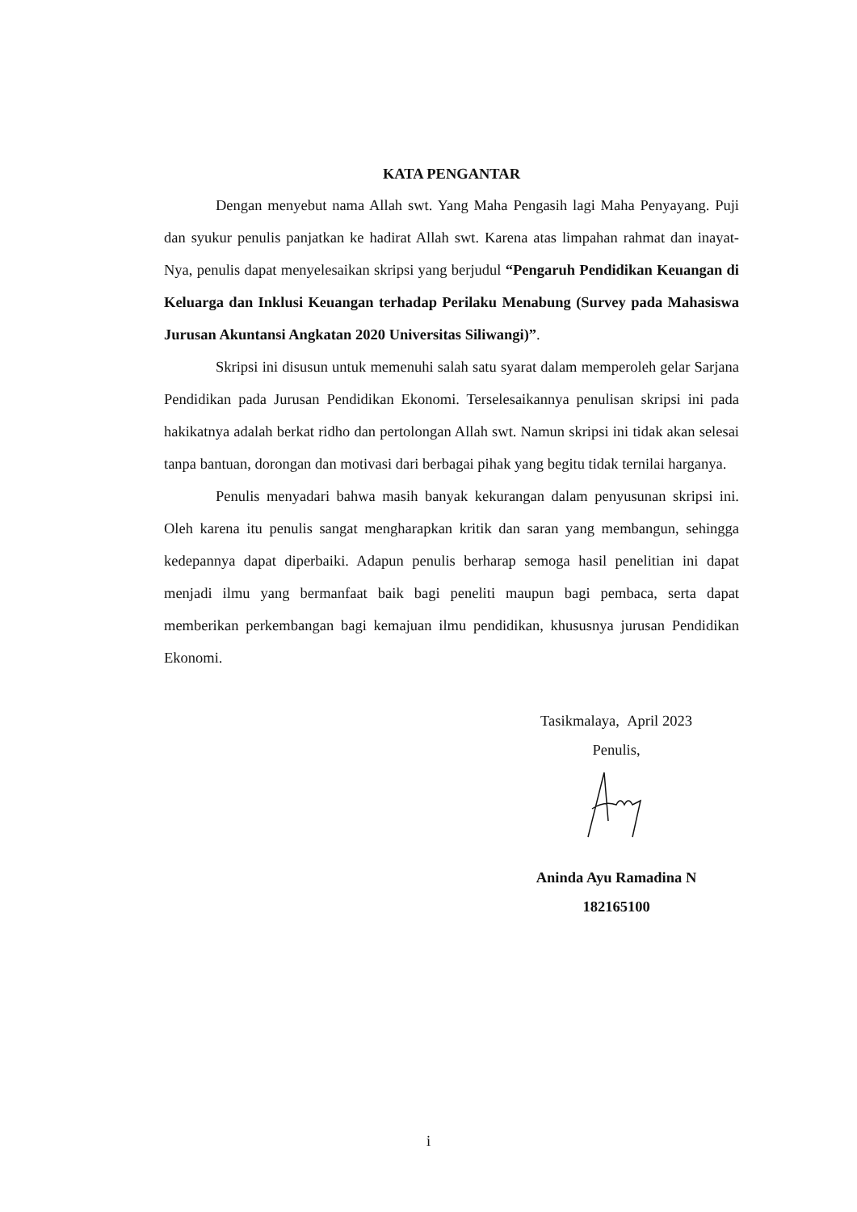KATA PENGANTAR
Dengan menyebut nama Allah swt. Yang Maha Pengasih lagi Maha Penyayang. Puji dan syukur penulis panjatkan ke hadirat Allah swt. Karena atas limpahan rahmat dan inayat-Nya, penulis dapat menyelesaikan skripsi yang berjudul “Pengaruh Pendidikan Keuangan di Keluarga dan Inklusi Keuangan terhadap Perilaku Menabung (Survey pada Mahasiswa Jurusan Akuntansi Angkatan 2020 Universitas Siliwangi)”.
Skripsi ini disusun untuk memenuhi salah satu syarat dalam memperoleh gelar Sarjana Pendidikan pada Jurusan Pendidikan Ekonomi. Terselesaikannya penulisan skripsi ini pada hakikatnya adalah berkat ridho dan pertolongan Allah swt. Namun skripsi ini tidak akan selesai tanpa bantuan, dorongan dan motivasi dari berbagai pihak yang begitu tidak ternilai harganya.
Penulis menyadari bahwa masih banyak kekurangan dalam penyusunan skripsi ini. Oleh karena itu penulis sangat mengharapkan kritik dan saran yang membangun, sehingga kedepannya dapat diperbaiki. Adapun penulis berharap semoga hasil penelitian ini dapat menjadi ilmu yang bermanfaat baik bagi peneliti maupun bagi pembaca, serta dapat memberikan perkembangan bagi kemajuan ilmu pendidikan, khususnya jurusan Pendidikan Ekonomi.
Tasikmalaya, April 2023
Penulis,
Aninda Ayu Ramadina N
182165100
i